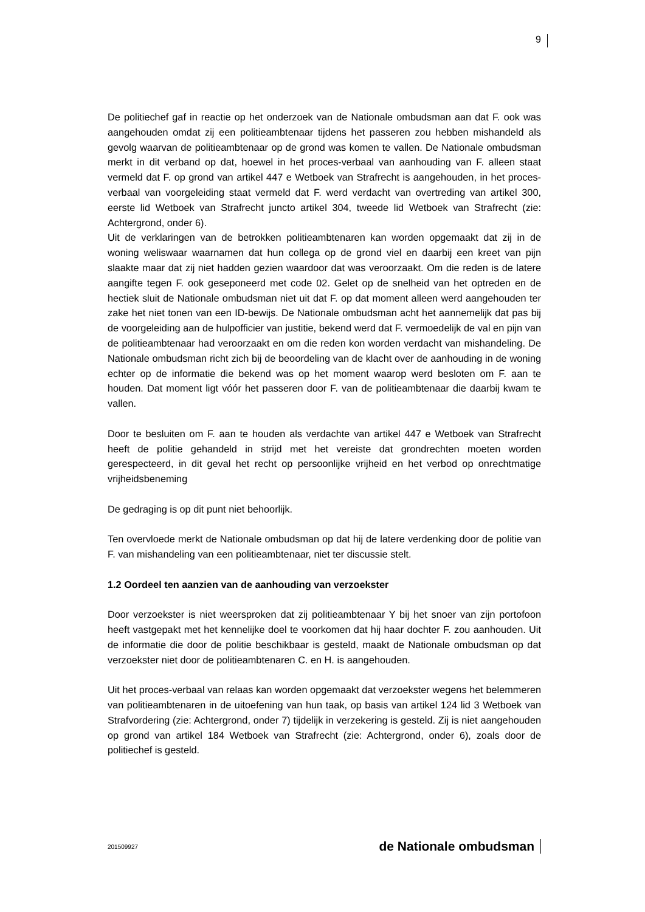9
De politiechef gaf in reactie op het onderzoek van de Nationale ombudsman aan dat F. ook was aangehouden omdat zij een politieambtenaar tijdens het passeren zou hebben mishandeld als gevolg waarvan de politieambtenaar op de grond was komen te vallen. De Nationale ombudsman merkt in dit verband op dat, hoewel in het proces-verbaal van aanhouding van F. alleen staat vermeld dat F. op grond van artikel 447 e Wetboek van Strafrecht is aangehouden, in het proces-verbaal van voorgeleiding staat vermeld dat F. werd verdacht van overtreding van artikel 300, eerste lid Wetboek van Strafrecht juncto artikel 304, tweede lid Wetboek van Strafrecht (zie: Achtergrond, onder 6).
Uit de verklaringen van de betrokken politieambtenaren kan worden opgemaakt dat zij in de woning weliswaar waarnamen dat hun collega op de grond viel en daarbij een kreet van pijn slaakte maar dat zij niet hadden gezien waardoor dat was veroorzaakt. Om die reden is de latere aangifte tegen F. ook geseponeerd met code 02. Gelet op de snelheid van het optreden en de hectiek sluit de Nationale ombudsman niet uit dat F. op dat moment alleen werd aangehouden ter zake het niet tonen van een ID-bewijs. De Nationale ombudsman acht het aannemelijk dat pas bij de voorgeleiding aan de hulpofficier van justitie, bekend werd dat F. vermoedelijk de val en pijn van de politieambtenaar had veroorzaakt en om die reden kon worden verdacht van mishandeling. De Nationale ombudsman richt zich bij de beoordeling van de klacht over de aanhouding in de woning echter op de informatie die bekend was op het moment waarop werd besloten om F. aan te houden. Dat moment ligt vóór het passeren door F. van de politieambtenaar die daarbij kwam te vallen.
Door te besluiten om F. aan te houden als verdachte van artikel 447 e Wetboek van Strafrecht heeft de politie gehandeld in strijd met het vereiste dat grondrechten moeten worden gerespecteerd, in dit geval het recht op persoonlijke vrijheid en het verbod op onrechtmatige vrijheidsbeneming
De gedraging is op dit punt niet behoorlijk.
Ten overvloede merkt de Nationale ombudsman op dat hij de latere verdenking door de politie van F. van mishandeling van een politieambtenaar, niet ter discussie stelt.
1.2 Oordeel ten aanzien van de aanhouding van verzoekster
Door verzoekster is niet weersproken dat zij politieambtenaar Y bij het snoer van zijn portofoon heeft vastgepakt met het kennelijke doel te voorkomen dat hij haar dochter F. zou aanhouden. Uit de informatie die door de politie beschikbaar is gesteld, maakt de Nationale ombudsman op dat verzoekster niet door de politieambtenaren C. en H. is aangehouden.
Uit het proces-verbaal van relaas kan worden opgemaakt dat verzoekster wegens het belemmeren van politieambtenaren in de uitoefening van hun taak, op basis van artikel 124 lid 3 Wetboek van Strafvordering (zie: Achtergrond, onder 7) tijdelijk in verzekering is gesteld. Zij is niet aangehouden op grond van artikel 184 Wetboek van Strafrecht (zie: Achtergrond, onder 6), zoals door de politiechef is gesteld.
201509927 de Nationale ombudsman